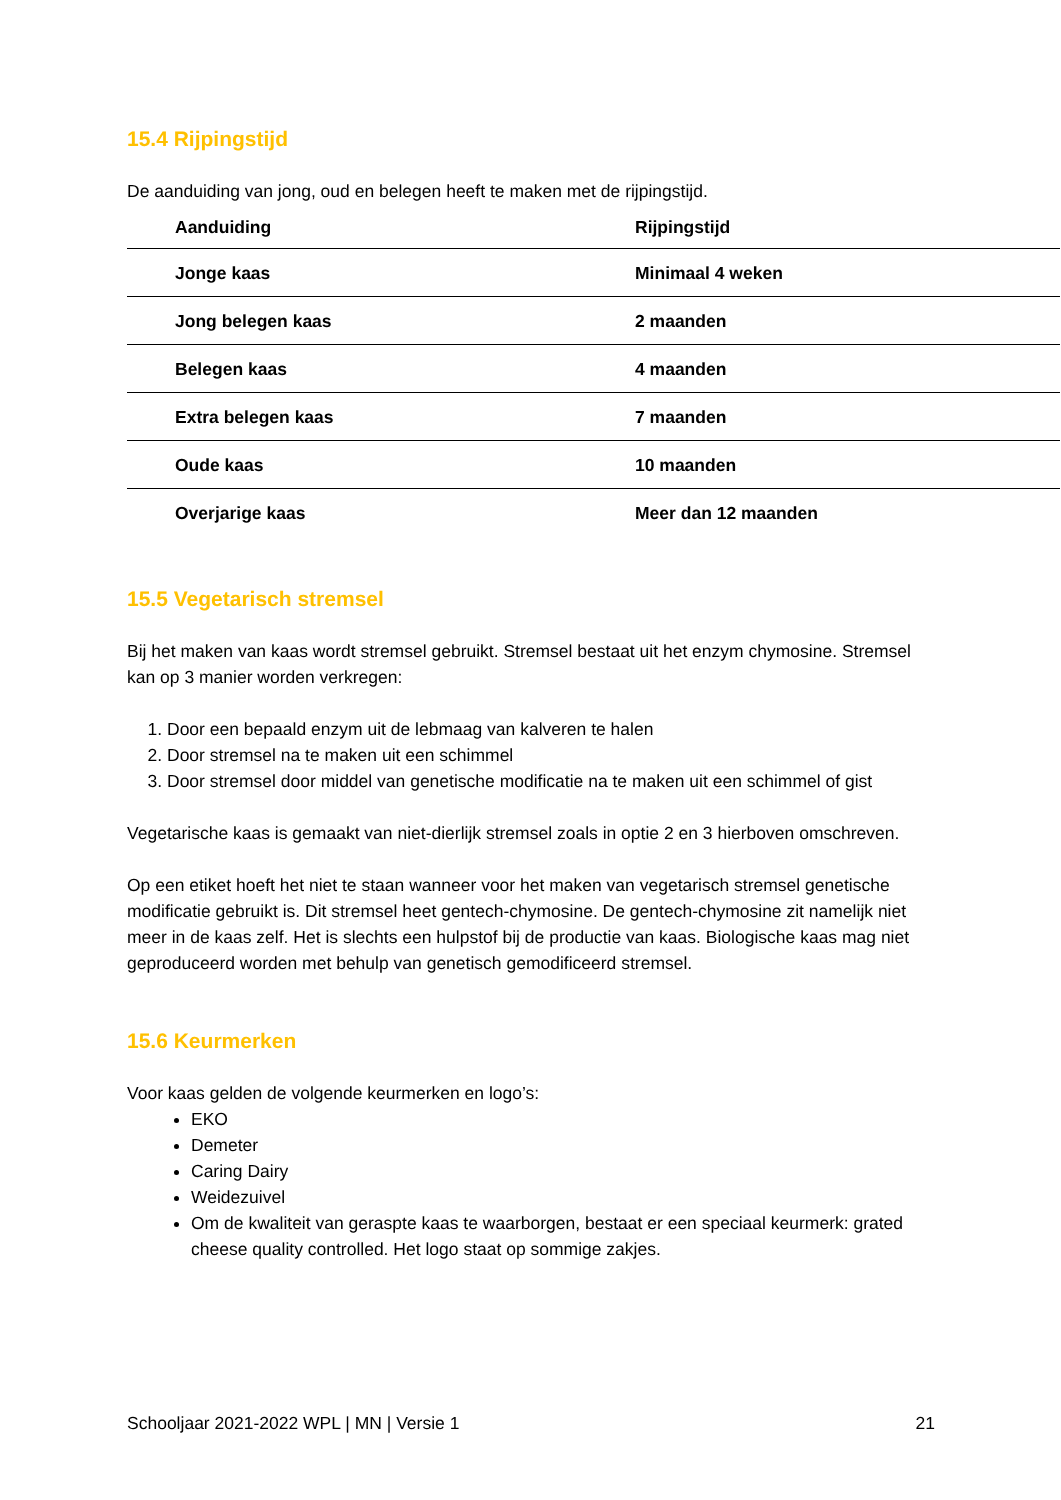15.4 Rijpingstijd
De aanduiding van jong, oud en belegen heeft te maken met de rijpingstijd.
| Aanduiding | Rijpingstijd |
| --- | --- |
| Jonge kaas | Minimaal 4 weken |
| Jong belegen kaas | 2 maanden |
| Belegen kaas | 4 maanden |
| Extra belegen kaas | 7 maanden |
| Oude kaas | 10 maanden |
| Overjarige kaas | Meer dan 12 maanden |
15.5 Vegetarisch stremsel
Bij het maken van kaas wordt stremsel gebruikt. Stremsel bestaat uit het enzym chymosine. Stremsel kan op 3 manier worden verkregen:
1. Door een bepaald enzym uit de lebmaag van kalveren te halen
2. Door stremsel na te maken uit een schimmel
3. Door stremsel door middel van genetische modificatie na te maken uit een schimmel of gist
Vegetarische kaas is gemaakt van niet-dierlijk stremsel zoals in optie 2 en 3 hierboven omschreven.
Op een etiket hoeft het niet te staan wanneer voor het maken van vegetarisch stremsel genetische modificatie gebruikt is. Dit stremsel heet gentech-chymosine. De gentech-chymosine zit namelijk niet meer in de kaas zelf. Het is slechts een hulpstof bij de productie van kaas. Biologische kaas mag niet geproduceerd worden met behulp van genetisch gemodificeerd stremsel.
15.6 Keurmerken
Voor kaas gelden de volgende keurmerken en logo’s:
EKO
Demeter
Caring Dairy
Weidezuivel
Om de kwaliteit van geraspte kaas te waarborgen, bestaat er een speciaal keurmerk: grated cheese quality controlled. Het logo staat op sommige zakjes.
Schooljaar 2021-2022 WPL | MN | Versie 1 21